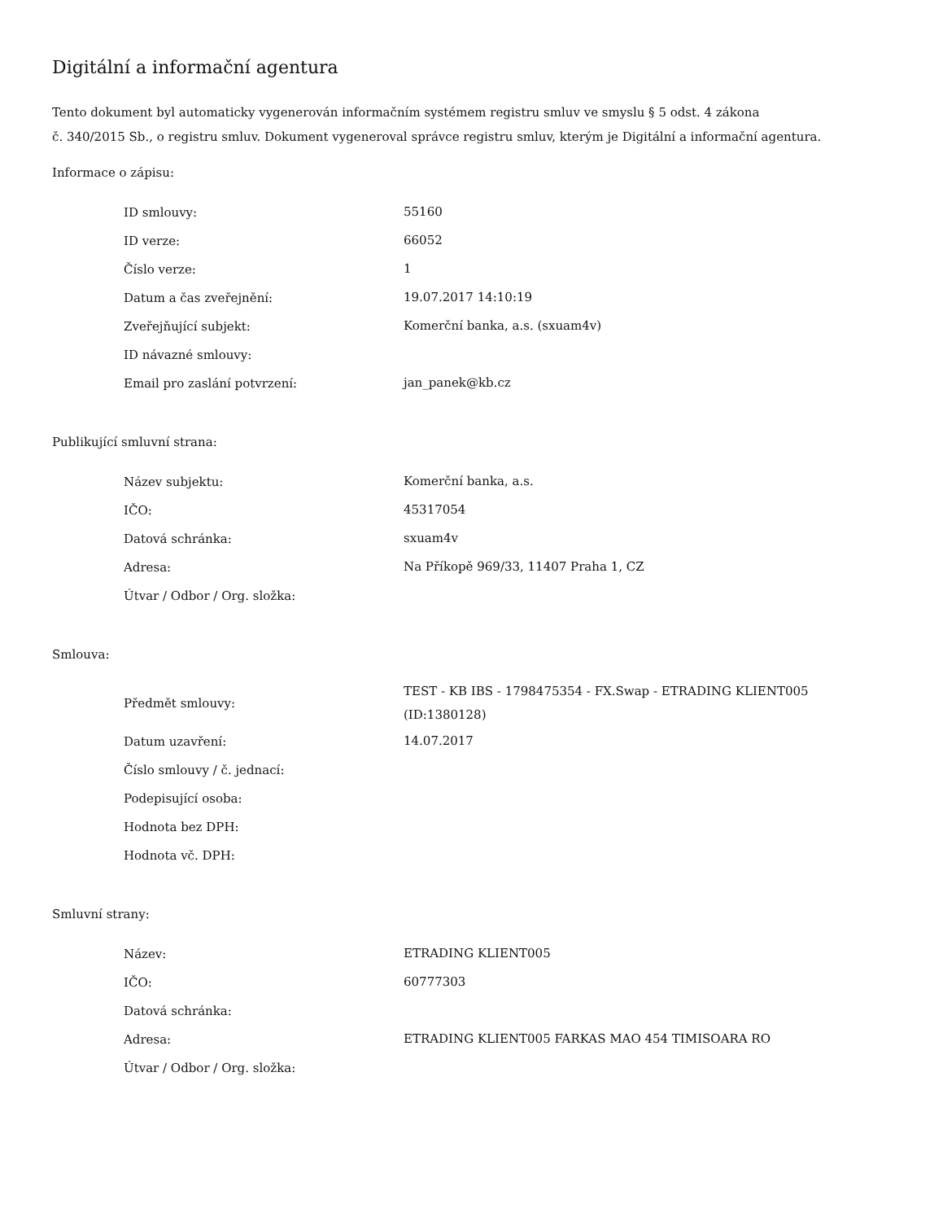Digitální a informační agentura
Tento dokument byl automaticky vygenerován informačním systémem registru smluv ve smyslu § 5 odst. 4 zákona
č. 340/2015 Sb., o registru smluv. Dokument vygeneroval správce registru smluv, kterým je Digitální a informační agentura.
Informace o zápisu:
| ID smlouvy: | 55160 |
| ID verze: | 66052 |
| Číslo verze: | 1 |
| Datum a čas zveřejnění: | 19.07.2017 14:10:19 |
| Zveřejňující subjekt: | Komerční banka, a.s. (sxuam4v) |
| ID návazné smlouvy: | |
| Email pro zaslání potvrzení: | jan_panek@kb.cz |
Publikující smluvní strana:
| Název subjektu: | Komerční banka, a.s. |
| IČO: | 45317054 |
| Datová schránka: | sxuam4v |
| Adresa: | Na Příkopě 969/33, 11407 Praha 1, CZ |
| Útvar / Odbor / Org. složka: | |
Smlouva:
| Předmět smlouvy: | TEST - KB IBS - 1798475354 - FX.Swap - ETRADING KLIENT005 (ID:1380128) |
| Datum uzavření: | 14.07.2017 |
| Číslo smlouvy / č. jednací: | |
| Podepisující osoba: | |
| Hodnota bez DPH: | |
| Hodnota vč. DPH: | |
Smluvní strany:
| Název: | ETRADING KLIENT005 |
| IČO: | 60777303 |
| Datová schránka: | |
| Adresa: | ETRADING KLIENT005 FARKAS MAO 454 TIMISOARA RO |
| Útvar / Odbor / Org. složka: | |